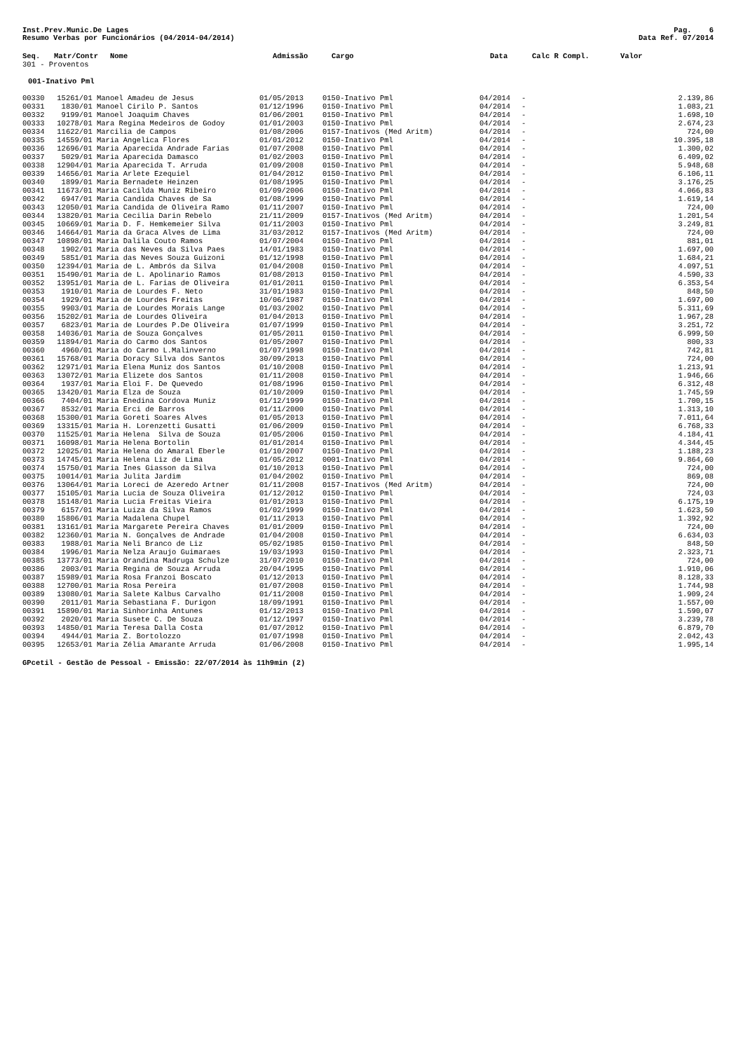Inst.Prev.Munic.De Lages
Resumo Verbas por Funcionários (04/2014-04/2014)
Pag. 6
Data Ref. 07/2014
| Seq. | Matr/Contr | Nome | Admissão | Cargo | Data | Calc R Compl. | Valor |
| --- | --- | --- | --- | --- | --- | --- | --- |
301 - Proventos
001-Inativo Pml
| 00330 | 15261/01 | Manoel Amadeu de Jesus | 01/05/2013 | 0150-Inativo Pml | 04/2014 | - | 2.139,86 |
| 00331 | 1830/01 | Manoel Cirilo P. Santos | 01/12/1996 | 0150-Inativo Pml | 04/2014 | - | 1.083,21 |
| 00332 | 9199/01 | Manoel Joaquim Chaves | 01/06/2001 | 0150-Inativo Pml | 04/2014 | - | 1.698,10 |
| 00333 | 10278/01 | Mara Regina Medeiros de Godoy | 01/01/2003 | 0150-Inativo Pml | 04/2014 | - | 2.674,23 |
| 00334 | 11622/01 | Marcilia de Campos | 01/08/2006 | 0157-Inativos (Med Aritm) | 04/2014 | - | 724,00 |
| 00335 | 14559/01 | Maria Angelica Flores | 01/01/2012 | 0150-Inativo Pml | 04/2014 | - | 10.395,18 |
| 00336 | 12696/01 | Maria Aparecida Andrade Farias | 01/07/2008 | 0150-Inativo Pml | 04/2014 | - | 1.300,02 |
| 00337 | 5029/01 | Maria Aparecida Damasco | 01/02/2003 | 0150-Inativo Pml | 04/2014 | - | 6.409,02 |
| 00338 | 12904/01 | Maria Aparecida T. Arruda | 01/09/2008 | 0150-Inativo Pml | 04/2014 | - | 5.948,68 |
| 00339 | 14656/01 | Maria Arlete Ezequiel | 01/04/2012 | 0150-Inativo Pml | 04/2014 | - | 6.106,11 |
| 00340 | 1899/01 | Maria Bernadete Heinzen | 01/08/1995 | 0150-Inativo Pml | 04/2014 | - | 3.176,25 |
| 00341 | 11673/01 | Maria Cacilda Muniz Ribeiro | 01/09/2006 | 0150-Inativo Pml | 04/2014 | - | 4.066,83 |
| 00342 | 6947/01 | Maria Candida Chaves de Sa | 01/08/1999 | 0150-Inativo Pml | 04/2014 | - | 1.619,14 |
| 00343 | 12050/01 | Maria Candida de Oliveira Ramo | 01/11/2007 | 0150-Inativo Pml | 04/2014 | - | 724,00 |
| 00344 | 13820/01 | Maria Cecilia Darin Rebelo | 21/11/2009 | 0157-Inativos (Med Aritm) | 04/2014 | - | 1.201,54 |
| 00345 | 10669/01 | Maria D. F. Hemkemeier Silva | 01/11/2003 | 0150-Inativo Pml | 04/2014 | - | 3.249,81 |
| 00346 | 14664/01 | Maria da Graca Alves de Lima | 31/03/2012 | 0157-Inativos (Med Aritm) | 04/2014 | - | 724,00 |
| 00347 | 10898/01 | Maria Dalila Couto Ramos | 01/07/2004 | 0150-Inativo Pml | 04/2014 | - | 881,01 |
| 00348 | 1902/01 | Maria das Neves da Silva Paes | 14/01/1983 | 0150-Inativo Pml | 04/2014 | - | 1.697,00 |
| 00349 | 5851/01 | Maria das Neves Souza Guizoni | 01/12/1998 | 0150-Inativo Pml | 04/2014 | - | 1.684,21 |
| 00350 | 12394/01 | Maria de L. Ambrós da Silva | 01/04/2008 | 0150-Inativo Pml | 04/2014 | - | 4.097,51 |
| 00351 | 15490/01 | Maria de L. Apolinario Ramos | 01/08/2013 | 0150-Inativo Pml | 04/2014 | - | 4.590,33 |
| 00352 | 13951/01 | Maria de L. Farias de Oliveira | 01/01/2011 | 0150-Inativo Pml | 04/2014 | - | 6.353,54 |
| 00353 | 1910/01 | Maria de Lourdes F. Neto | 31/01/1983 | 0150-Inativo Pml | 04/2014 | - | 848,50 |
| 00354 | 1929/01 | Maria de Lourdes Freitas | 10/06/1987 | 0150-Inativo Pml | 04/2014 | - | 1.697,00 |
| 00355 | 9903/01 | Maria de Lourdes Morais Lange | 01/03/2002 | 0150-Inativo Pml | 04/2014 | - | 5.311,69 |
| 00356 | 15202/01 | Maria de Lourdes Oliveira | 01/04/2013 | 0150-Inativo Pml | 04/2014 | - | 1.967,28 |
| 00357 | 6823/01 | Maria de Lourdes P.De Oliveira | 01/07/1999 | 0150-Inativo Pml | 04/2014 | - | 3.251,72 |
| 00358 | 14036/01 | Maria de Souza Gonçalves | 01/05/2011 | 0150-Inativo Pml | 04/2014 | - | 6.999,50 |
| 00359 | 11894/01 | Maria do Carmo dos Santos | 01/05/2007 | 0150-Inativo Pml | 04/2014 | - | 800,33 |
| 00360 | 4960/01 | Maria do Carmo L.Malinverno | 01/07/1998 | 0150-Inativo Pml | 04/2014 | - | 742,81 |
| 00361 | 15768/01 | Maria Doracy Silva dos Santos | 30/09/2013 | 0150-Inativo Pml | 04/2014 | - | 724,00 |
| 00362 | 12971/01 | Maria Elena Muniz dos Santos | 01/10/2008 | 0150-Inativo Pml | 04/2014 | - | 1.213,91 |
| 00363 | 13072/01 | Maria Elizete dos Santos | 01/11/2008 | 0150-Inativo Pml | 04/2014 | - | 1.946,66 |
| 00364 | 1937/01 | Maria Eloi F. De Quevedo | 01/08/1996 | 0150-Inativo Pml | 04/2014 | - | 6.312,48 |
| 00365 | 13420/01 | Maria Elza de Souza | 01/10/2009 | 0150-Inativo Pml | 04/2014 | - | 1.745,59 |
| 00366 | 7404/01 | Maria Enedina Cordova Muniz | 01/12/1999 | 0150-Inativo Pml | 04/2014 | - | 1.700,15 |
| 00367 | 8532/01 | Maria Erci de Barros | 01/11/2000 | 0150-Inativo Pml | 04/2014 | - | 1.313,10 |
| 00368 | 15300/01 | Maria Goreti Soares Alves | 01/05/2013 | 0150-Inativo Pml | 04/2014 | - | 7.011,64 |
| 00369 | 13315/01 | Maria H. Lorenzetti Gusatti | 01/06/2009 | 0150-Inativo Pml | 04/2014 | - | 6.768,33 |
| 00370 | 11525/01 | Maria Helena Silva de Souza | 01/05/2006 | 0150-Inativo Pml | 04/2014 | - | 4.184,41 |
| 00371 | 16098/01 | Maria Helena Bortolin | 01/01/2014 | 0150-Inativo Pml | 04/2014 | - | 4.344,45 |
| 00372 | 12025/01 | Maria Helena do Amaral Eberle | 01/10/2007 | 0150-Inativo Pml | 04/2014 | - | 1.188,23 |
| 00373 | 14745/01 | Maria Helena Liz de Lima | 01/05/2012 | 0001-Inativo Pml | 04/2014 | - | 9.864,60 |
| 00374 | 15750/01 | Maria Ines Giasson da Silva | 01/10/2013 | 0150-Inativo Pml | 04/2014 | - | 724,00 |
| 00375 | 10014/01 | Maria Julita Jardim | 01/04/2002 | 0150-Inativo Pml | 04/2014 | - | 869,08 |
| 00376 | 13064/01 | Maria Loreci de Azeredo Artner | 01/11/2008 | 0157-Inativos (Med Aritm) | 04/2014 | - | 724,00 |
| 00377 | 15105/01 | Maria Lucia de Souza Oliveira | 01/12/2012 | 0150-Inativo Pml | 04/2014 | - | 724,03 |
| 00378 | 15148/01 | Maria Lucia Freitas Vieira | 01/01/2013 | 0150-Inativo Pml | 04/2014 | - | 6.175,19 |
| 00379 | 6157/01 | Maria Luiza da Silva Ramos | 01/02/1999 | 0150-Inativo Pml | 04/2014 | - | 1.623,50 |
| 00380 | 15806/01 | Maria Madalena Chupel | 01/11/2013 | 0150-Inativo Pml | 04/2014 | - | 1.392,92 |
| 00381 | 13161/01 | Maria Margarete Pereira Chaves | 01/01/2009 | 0150-Inativo Pml | 04/2014 | - | 724,00 |
| 00382 | 12360/01 | Maria N. Gonçalves de Andrade | 01/04/2008 | 0150-Inativo Pml | 04/2014 | - | 6.634,03 |
| 00383 | 1988/01 | Maria Neli Branco de Liz | 05/02/1985 | 0150-Inativo Pml | 04/2014 | - | 848,50 |
| 00384 | 1996/01 | Maria Nelza Araujo Guimaraes | 19/03/1993 | 0150-Inativo Pml | 04/2014 | - | 2.323,71 |
| 00385 | 13773/01 | Maria Orandina Madruga Schulze | 31/07/2010 | 0150-Inativo Pml | 04/2014 | - | 724,00 |
| 00386 | 2003/01 | Maria Regina de Souza Arruda | 20/04/1995 | 0150-Inativo Pml | 04/2014 | - | 1.910,06 |
| 00387 | 15989/01 | Maria Rosa Franzoi Boscato | 01/12/2013 | 0150-Inativo Pml | 04/2014 | - | 8.128,33 |
| 00388 | 12700/01 | Maria Rosa Pereira | 01/07/2008 | 0150-Inativo Pml | 04/2014 | - | 1.744,98 |
| 00389 | 13080/01 | Maria Salete Kalbus Carvalho | 01/11/2008 | 0150-Inativo Pml | 04/2014 | - | 1.909,24 |
| 00390 | 2011/01 | Maria Sebastiana F. Durigon | 18/09/1991 | 0150-Inativo Pml | 04/2014 | - | 1.557,00 |
| 00391 | 15890/01 | Maria Sinhorinha Antunes | 01/12/2013 | 0150-Inativo Pml | 04/2014 | - | 1.590,07 |
| 00392 | 2020/01 | Maria Susete C. De Souza | 01/12/1997 | 0150-Inativo Pml | 04/2014 | - | 3.239,78 |
| 00393 | 14850/01 | Maria Teresa Dalla Costa | 01/07/2012 | 0150-Inativo Pml | 04/2014 | - | 6.879,70 |
| 00394 | 4944/01 | Maria Z. Bortolozzo | 01/07/1998 | 0150-Inativo Pml | 04/2014 | - | 2.042,43 |
| 00395 | 12653/01 | Maria Zélia Amarante Arruda | 01/06/2008 | 0150-Inativo Pml | 04/2014 | - | 1.995,14 |
GPcetil - Gestão de Pessoal - Emissão: 22/07/2014 às 11h9min (2)